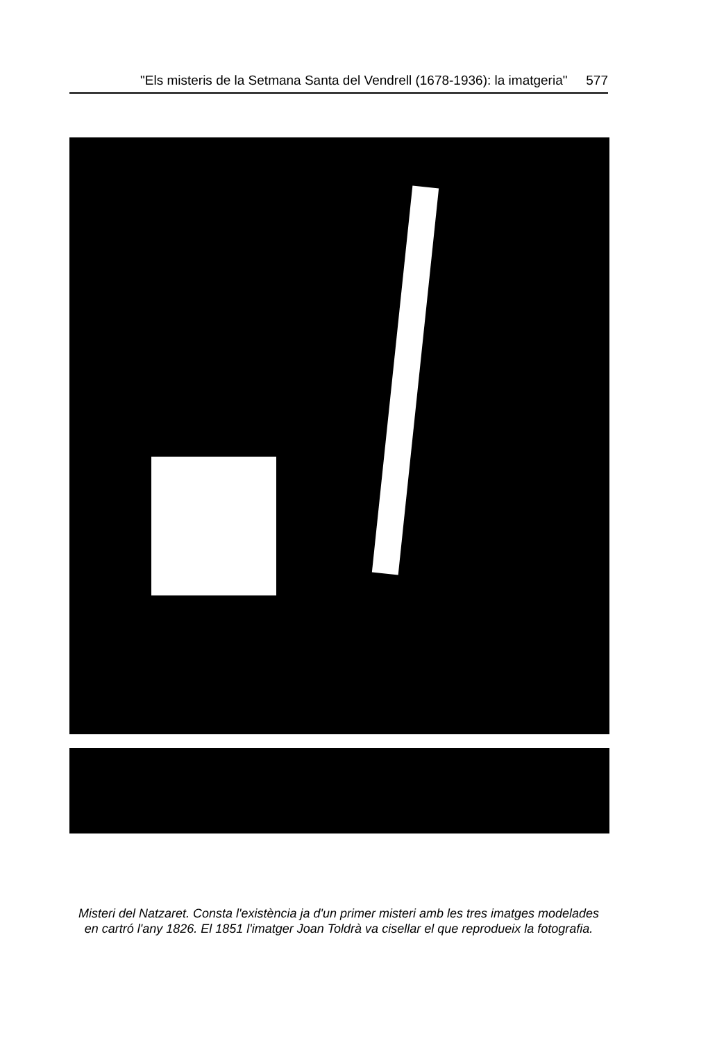"Els misteris de la Setmana Santa del Vendrell (1678-1936): la imatgeria" 577
Misteri del Natzaret. Consta l'existència ja d'un primer misteri amb les tres imatges modelades en cartró l'any 1826. El 1851 l'imatger Joan Toldrà va cisellar el que reprodueix la fotografia.